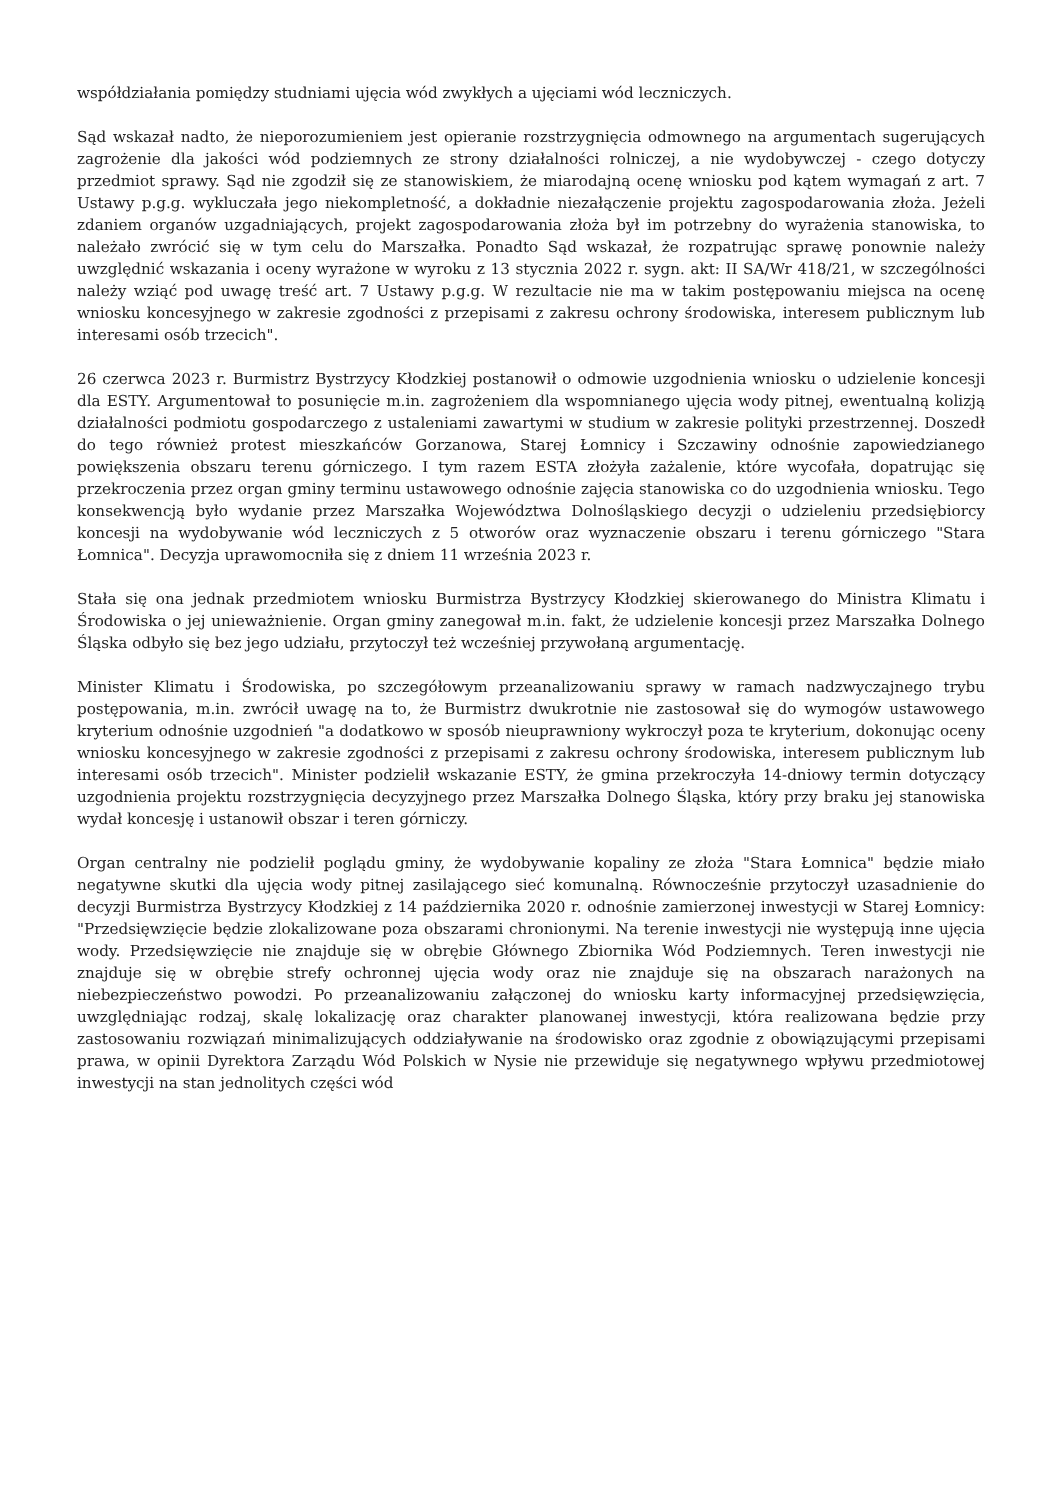współdziałania pomiędzy studniami ujęcia wód zwykłych a ujęciami wód leczniczych.
Sąd wskazał nadto, że nieporozumieniem jest opieranie rozstrzygnięcia odmownego na argumentach sugerujących zagrożenie dla jakości wód podziemnych ze strony działalności rolniczej, a nie wydobywczej - czego dotyczy przedmiot sprawy. Sąd nie zgodził się ze stanowiskiem, że miarodajną ocenę wniosku pod kątem wymagań z art. 7 Ustawy p.g.g. wykluczała jego niekompletność, a dokładnie niezałączenie projektu zagospodarowania złoża. Jeżeli zdaniem organów uzgadniających, projekt zagospodarowania złoża był im potrzebny do wyrażenia stanowiska, to należało zwrócić się w tym celu do Marszałka. Ponadto Sąd wskazał, że rozpatrując sprawę ponownie należy uwzględnić wskazania i oceny wyrażone w wyroku z 13 stycznia 2022 r. sygn. akt: II SA/Wr 418/21, w szczególności należy wziąć pod uwagę treść art. 7 Ustawy p.g.g. W rezultacie nie ma w takim postępowaniu miejsca na ocenę wniosku koncesyjnego w zakresie zgodności z przepisami z zakresu ochrony środowiska, interesem publicznym lub interesami osób trzecich".
26 czerwca 2023 r. Burmistrz Bystrzycy Kłodzkiej postanowił o odmowie uzgodnienia wniosku o udzielenie koncesji dla ESTY. Argumentował to posunięcie m.in. zagrożeniem dla wspomnianego ujęcia wody pitnej, ewentualną kolizją działalności podmiotu gospodarczego z ustaleniami zawartymi w studium w zakresie polityki przestrzennej. Doszedł do tego również protest mieszkańców Gorzanowa, Starej Łomnicy i Szczawiny odnośnie zapowiedzianego powiększenia obszaru terenu górniczego. I tym razem ESTA złożyła zażalenie, które wycofała, dopatrując się przekroczenia przez organ gminy terminu ustawowego odnośnie zajęcia stanowiska co do uzgodnienia wniosku. Tego konsekwencją było wydanie przez Marszałka Województwa Dolnośląskiego decyzji o udzieleniu przedsiębiorcy koncesji na wydobywanie wód leczniczych z 5 otworów oraz wyznaczenie obszaru i terenu górniczego "Stara Łomnica". Decyzja uprawomocniła się z dniem 11 września 2023 r.
Stała się ona jednak przedmiotem wniosku Burmistrza Bystrzycy Kłodzkiej skierowanego do Ministra Klimatu i Środowiska o jej unieważnienie. Organ gminy zanegował m.in. fakt, że udzielenie koncesji przez Marszałka Dolnego Śląska odbyło się bez jego udziału, przytoczył też wcześniej przywołaną argumentację.
Minister Klimatu i Środowiska, po szczegółowym przeanalizowaniu sprawy w ramach nadzwyczajnego trybu postępowania, m.in. zwrócił uwagę na to, że Burmistrz dwukrotnie nie zastosował się do wymogów ustawowego kryterium odnośnie uzgodnień "a dodatkowo w sposób nieuprawniony wykroczył poza te kryterium, dokonując oceny wniosku koncesyjnego w zakresie zgodności z przepisami z zakresu ochrony środowiska, interesem publicznym lub interesami osób trzecich". Minister podzielił wskazanie ESTY, że gmina przekroczyła 14-dniowy termin dotyczący uzgodnienia projektu rozstrzygnięcia decyzyjnego przez Marszałka Dolnego Śląska, który przy braku jej stanowiska wydał koncesję i ustanowił obszar i teren górniczy.
Organ centralny nie podzielił poglądu gminy, że wydobywanie kopaliny ze złoża "Stara Łomnica" będzie miało negatywne skutki dla ujęcia wody pitnej zasilającego sieć komunalną. Równocześnie przytoczył uzasadnienie do decyzji Burmistrza Bystrzycy Kłodzkiej z 14 października 2020 r. odnośnie zamierzonej inwestycji w Starej Łomnicy: "Przedsięwzięcie będzie zlokalizowane poza obszarami chronionymi. Na terenie inwestycji nie występują inne ujęcia wody. Przedsięwzięcie nie znajduje się w obrębie Głównego Zbiornika Wód Podziemnych. Teren inwestycji nie znajduje się w obrębie strefy ochronnej ujęcia wody oraz nie znajduje się na obszarach narażonych na niebezpieczeństwo powodzi. Po przeanalizowaniu załączonej do wniosku karty informacyjnej przedsięwzięcia, uwzględniając rodzaj, skalę lokalizację oraz charakter planowanej inwestycji, która realizowana będzie przy zastosowaniu rozwiązań minimalizujących oddziaływanie na środowisko oraz zgodnie z obowiązującymi przepisami prawa, w opinii Dyrektora Zarządu Wód Polskich w Nysie nie przewiduje się negatywnego wpływu przedmiotowej inwestycji na stan jednolitych części wód